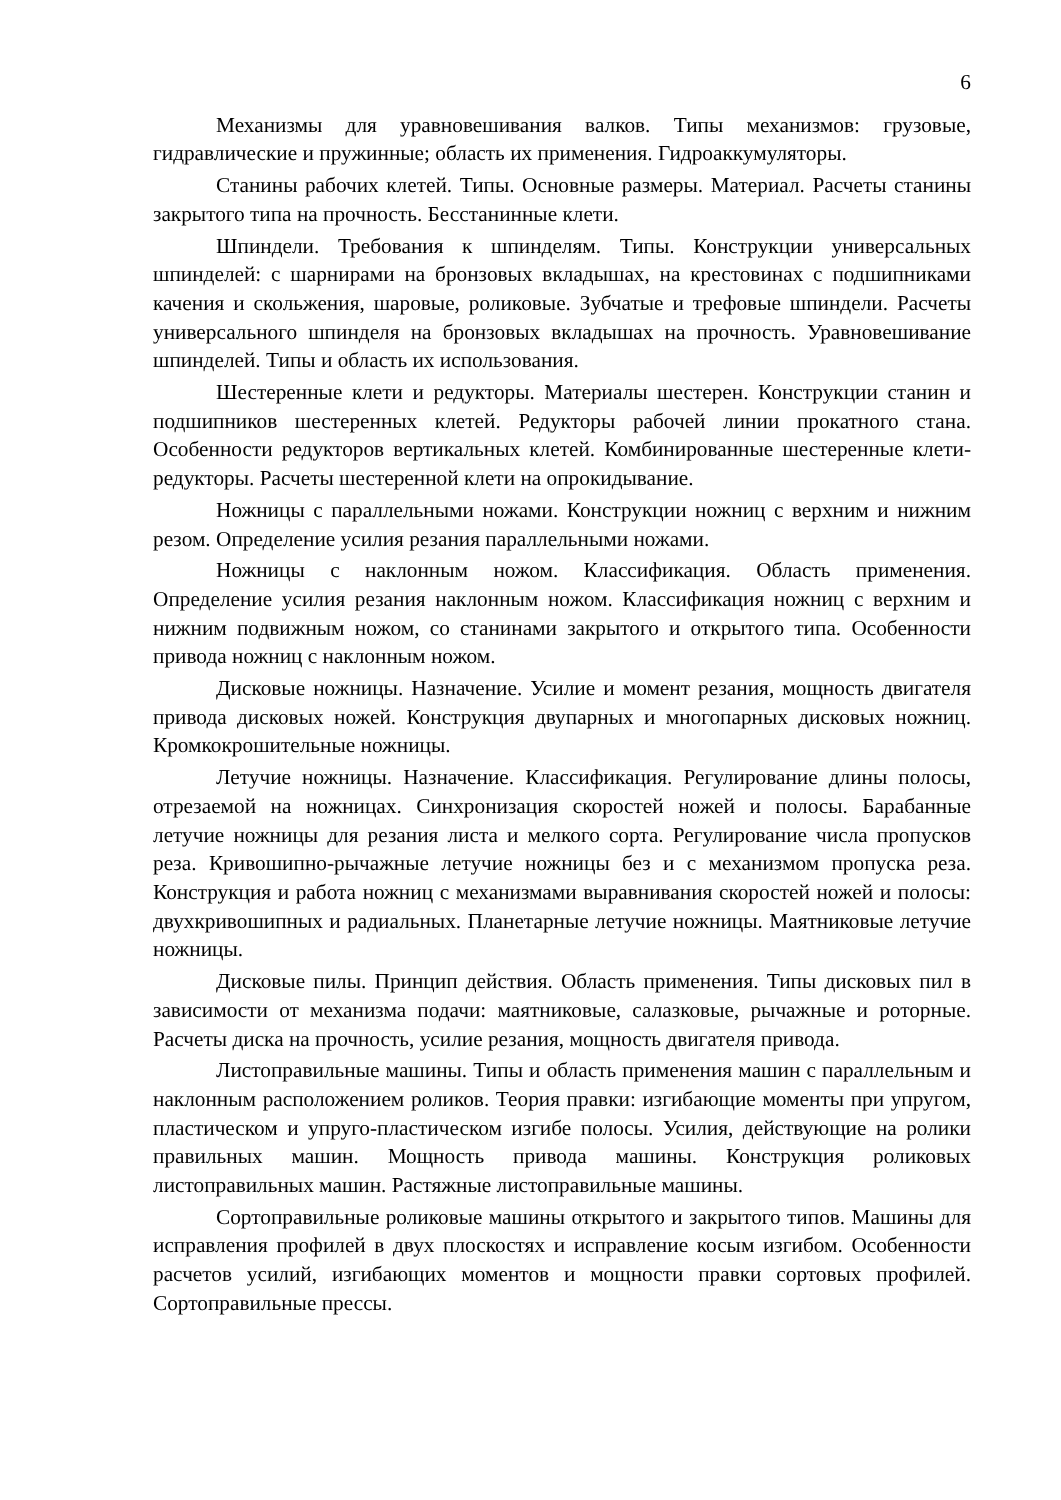6
Механизмы для уравновешивания валков. Типы механизмов: грузовые, гидравлические и пружинные; область их применения. Гидроаккумуляторы.
Станины рабочих клетей. Типы. Основные размеры. Материал. Расчеты станины закрытого типа на прочность. Бесстанинные клети.
Шпиндели. Требования к шпинделям. Типы. Конструкции универсальных шпинделей: с шарнирами на бронзовых вкладышах, на крестовинах с подшипниками качения и скольжения, шаровые, роликовые. Зубчатые и трефовые шпиндели. Расчеты универсального шпинделя на бронзовых вкладышах на прочность. Уравновешивание шпинделей. Типы и область их использования.
Шестеренные клети и редукторы. Материалы шестерен. Конструкции станин и подшипников шестеренных клетей. Редукторы рабочей линии прокатного стана. Особенности редукторов вертикальных клетей. Комбинированные шестеренные клети-редукторы. Расчеты шестеренной клети на опрокидывание.
Ножницы с параллельными ножами. Конструкции ножниц с верхним и нижним резом. Определение усилия резания параллельными ножами.
Ножницы с наклонным ножом. Классификация. Область применения. Определение усилия резания наклонным ножом. Классификация ножниц с верхним и нижним подвижным ножом, со станинами закрытого и открытого типа. Особенности привода ножниц с наклонным ножом.
Дисковые ножницы. Назначение. Усилие и момент резания, мощность двигателя привода дисковых ножей. Конструкция двупарных и многопарных дисковых ножниц. Кромкокрошительные ножницы.
Летучие ножницы. Назначение. Классификация. Регулирование длины полосы, отрезаемой на ножницах. Синхронизация скоростей ножей и полосы. Барабанные летучие ножницы для резания листа и мелкого сорта. Регулирование числа пропусков реза. Кривошипно-рычажные летучие ножницы без и с механизмом пропуска реза. Конструкция и работа ножниц с механизмами выравнивания скоростей ножей и полосы: двухкривошипных и радиальных. Планетарные летучие ножницы. Маятниковые летучие ножницы.
Дисковые пилы. Принцип действия. Область применения. Типы дисковых пил в зависимости от механизма подачи: маятниковые, салазковые, рычажные и роторные. Расчеты диска на прочность, усилие резания, мощность двигателя привода.
Листоправильные машины. Типы и область применения машин с параллельным и наклонным расположением роликов. Теория правки: изгибающие моменты при упругом, пластическом и упруго-пластическом изгибе полосы. Усилия, действующие на ролики правильных машин. Мощность привода машины. Конструкция роликовых листоправильных машин. Растяжные листоправильные машины.
Сортоправильные роликовые машины открытого и закрытого типов. Машины для исправления профилей в двух плоскостях и исправление косым изгибом. Особенности расчетов усилий, изгибающих моментов и мощности правки сортовых профилей. Сортоправильные прессы.